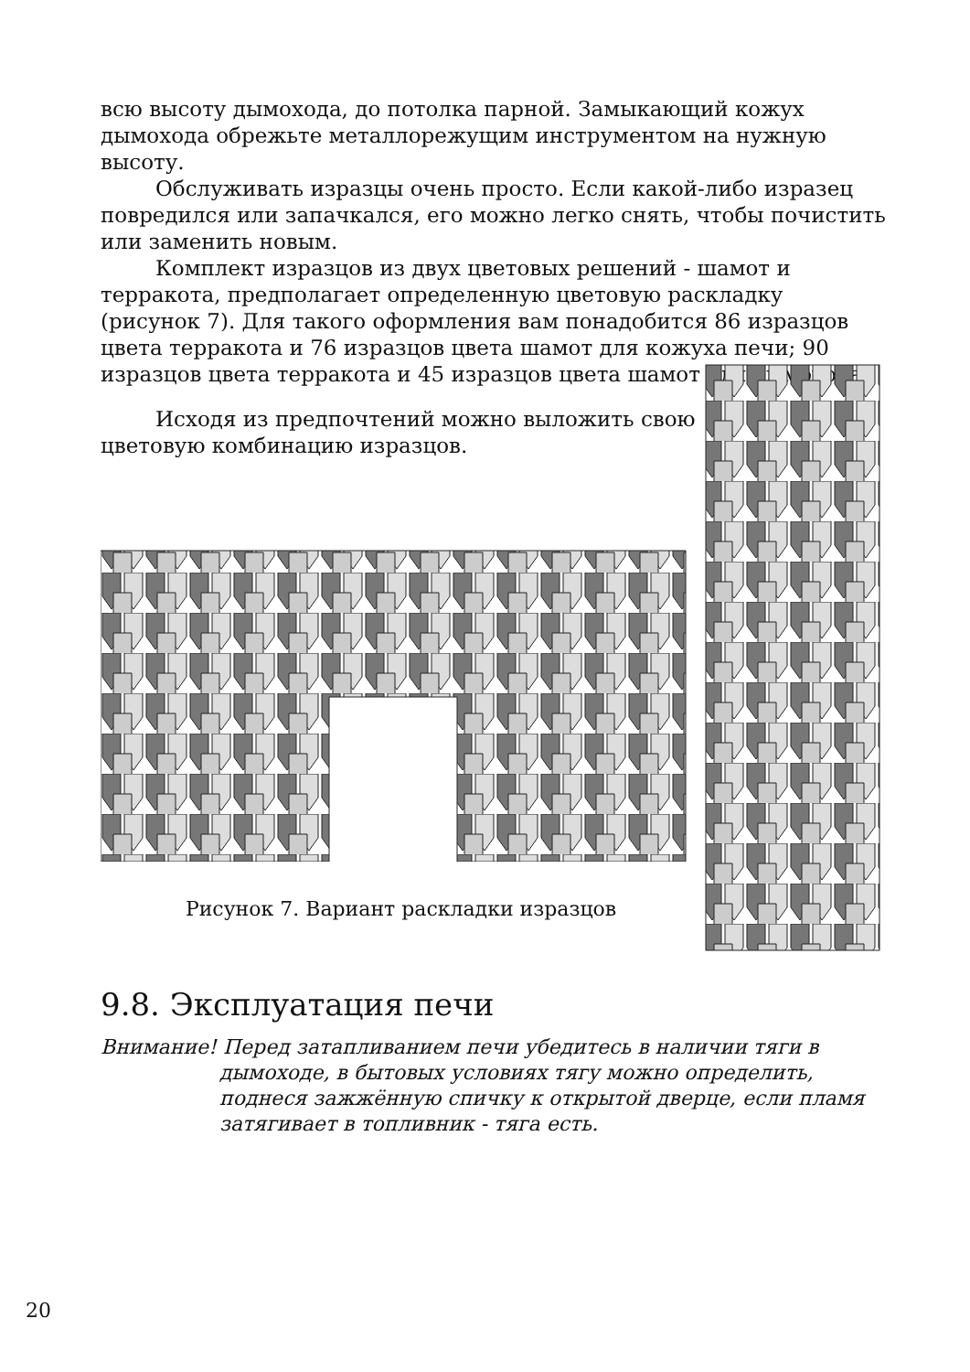всю высоту дымохода, до потолка парной. Замыкающий кожух дымохода обрежьте металлорежущим инструментом на нужную высоту.
Обслуживать изразцы очень просто. Если какой-либо изразец повредился или запачкался, его можно легко снять, чтобы почистить или заменить новым.
Комплект изразцов из двух цветовых решений - шамот и терракота, предполагает определенную цветовую раскладку (рисунок 7). Для такого оформления вам понадобится 86 изразцов цвета терракота и 76 изразцов цвета шамот для кожуха печи; 90 изразцов цвета терракота и 45 изразцов цвета шамот для дымохода.
Исходя из предпочтений можно выложить свою цветовую комбинацию изразцов.
Рисунок 7. Вариант раскладки изразцов
9.8. Эксплуатация печи
Внимание! Перед затапливанием печи убедитесь в наличии тяги в дымоходе, в бытовых условиях тягу можно определить, поднеся зажжённую спичку к открытой дверце, если пламя затягивает в топливник - тяга есть.
20